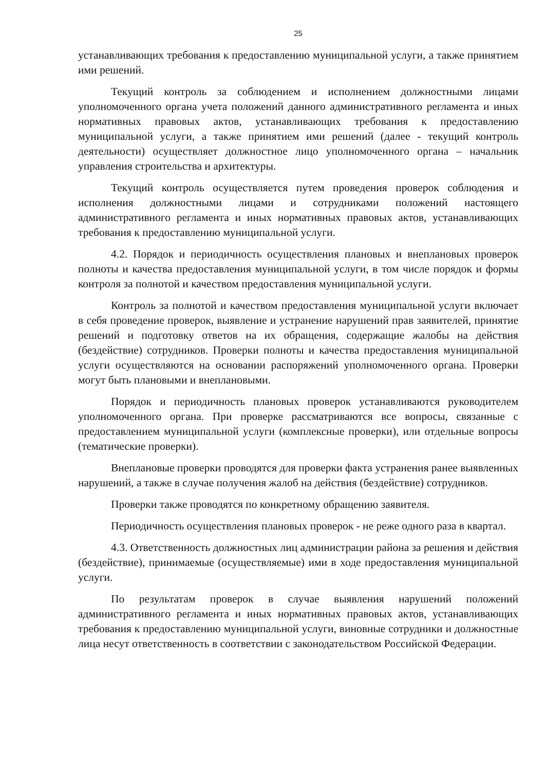25
устанавливающих требования к предоставлению муниципальной услуги, а также принятием ими решений.
Текущий контроль за соблюдением и исполнением должностными лицами уполномоченного органа учета положений данного административного регламента и иных нормативных правовых актов, устанавливающих требования к предоставлению муниципальной услуги, а также принятием ими решений (далее - текущий контроль деятельности) осуществляет должностное лицо уполномоченного органа – начальник управления строительства и архитектуры.
Текущий контроль осуществляется путем проведения проверок соблюдения и исполнения должностными лицами и сотрудниками положений настоящего административного регламента и иных нормативных правовых актов, устанавливающих требования к предоставлению муниципальной услуги.
4.2. Порядок и периодичность осуществления плановых и внеплановых проверок полноты и качества предоставления муниципальной услуги, в том числе порядок и формы контроля за полнотой и качеством предоставления муниципальной услуги.
Контроль за полнотой и качеством предоставления муниципальной услуги включает в себя проведение проверок, выявление и устранение нарушений прав заявителей, принятие решений и подготовку ответов на их обращения, содержащие жалобы на действия (бездействие) сотрудников. Проверки полноты и качества предоставления муниципальной услуги осуществляются на основании распоряжений уполномоченного органа. Проверки могут быть плановыми и внеплановыми.
Порядок и периодичность плановых проверок устанавливаются руководителем уполномоченного органа. При проверке рассматриваются все вопросы, связанные с предоставлением муниципальной услуги (комплексные проверки), или отдельные вопросы (тематические проверки).
Внеплановые проверки проводятся для проверки факта устранения ранее выявленных нарушений, а также в случае получения жалоб на действия (бездействие) сотрудников.
Проверки также проводятся по конкретному обращению заявителя.
Периодичность осуществления плановых проверок - не реже одного раза в квартал.
4.3. Ответственность должностных лиц администрации района за решения и действия (бездействие), принимаемые (осуществляемые) ими в ходе предоставления муниципальной услуги.
По результатам проверок в случае выявления нарушений положений административного регламента и иных нормативных правовых актов, устанавливающих требования к предоставлению муниципальной услуги, виновные сотрудники и должностные лица несут ответственность в соответствии с законодательством Российской Федерации.